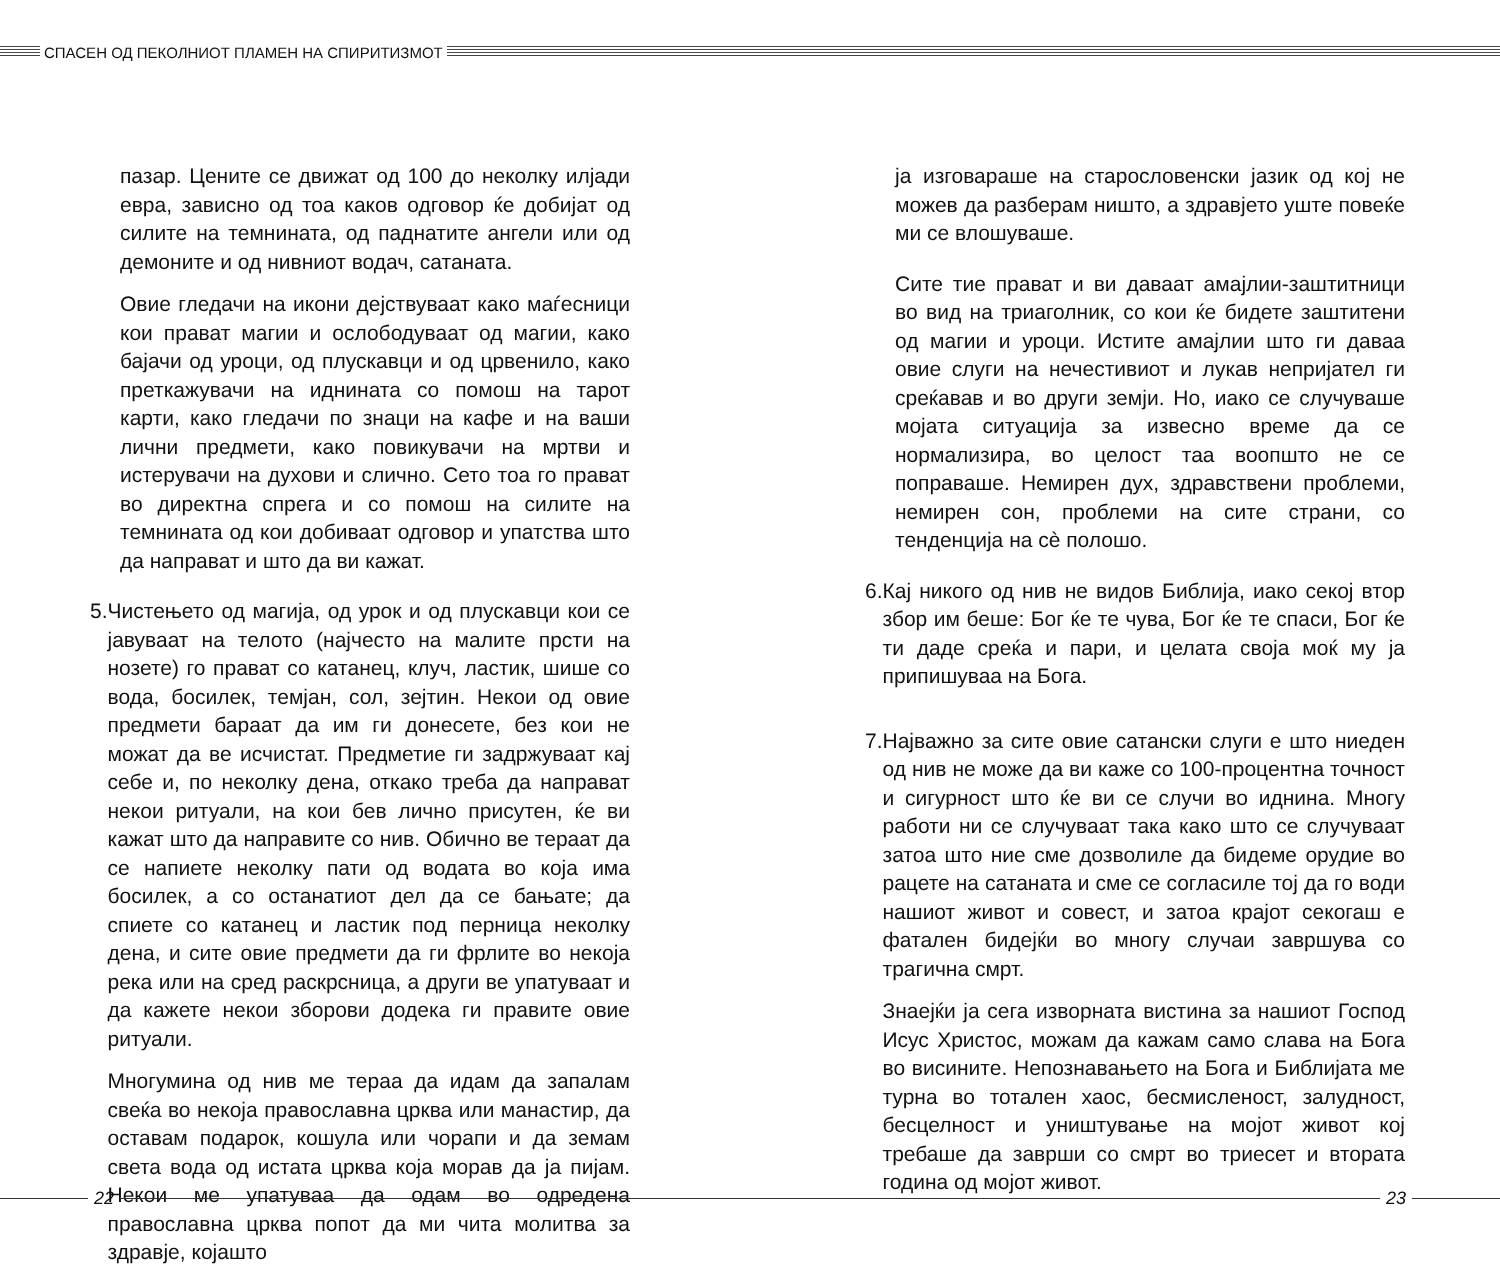СПАСЕН ОД ПЕКОЛНИОТ ПЛАМЕН НА СПИРИТИЗМОТ
пазар. Цените се движат од 100 до неколку илјади евра, зависно од тоа каков одговор ќе добијат од силите на темнината, од паднатите ангели или од демоните и од нивниот водач, сатаната.
Овие гледачи на икони дејствуваат како маѓесници кои прават магии и ослободуваат од магии, како баjачи од уроци, од плускавци и од црвенило, како преткажувачи на иднината со помош на тарот карти, како гледачи по знаци на кафе и на ваши лични предмети, како повикувачи на мртви и истерувачи на духови и слично. Сето тоа го прават во директна спрега и со помош на силите на темнината од кои добиваат одговор и упатства што да направат и што да ви кажат.
5. Чистењето од магија, од урок и од плускавци кои се јавуваат на телото (најчесто на малите прсти на нозете) го прават со катанец, клуч, ластик, шише со вода, босилек, темјан, сол, зејтин. Некои од овие предмети бараат да им ги донесете, без кои не можат да ве исчистат. Предметие ги задржуваат кај себе и, по неколку дена, откако треба да направат некои ритуали, на кои бев лично присутен, ќе ви кажат што да направите со нив. Обично ве тераат да се напиете неколку пати од водата во која има босилек, а со останатиот дел да се бањате; да спиете со катанец и ластик под перница неколку дена, и сите овие предмети да ги фрлите во некоја река или на сред раскрсница, а други ве упатуваат и да кажете некои зборови додека ги правите овие ритуали.
Многумина од нив ме тераа да идам да запалам свеќа во некоја православна црква или манастир, да оставам подарок, кошула или чорапи и да земам света вода од истата црква која морав да ја пијам. Некои ме упатуваа да одам во одредена православна црква попот да ми чита молитва за здравје, којашто
ја изговараше на старословенски јазик од кој не можев да разберам ништо, а здравјето уште повеќе ми се влошуваше.
Сите тие прават и ви даваат амајлии-заштитници во вид на триаголник, со кои ќе бидете заштитени од магии и уроци. Истите амајлии што ги даваа овие слуги на нечестивиот и лукав непријател ги среќавав и во други земји. Но, иако се случуваше мојата ситуација за извесно време да се нормализира, во целост таа воопшто не се поправаше. Немирен дух, здравствени проблеми, немирен сон, проблеми на сите страни, со тенденција на сè полошо.
6. Кај никого од нив не видов Библија, иако секој втор збор им беше: Бог ќе те чува, Бог ќе те спаси, Бог ќе ти даде среќа и пари, и целата своја моќ му ја припишуваа на Бога.
7. Најважно за сите овие сатански слуги е што ниеден од нив не може да ви каже со 100-процентна точност и сигурност што ќе ви се случи во иднина. Многу работи ни се случуваат така како што се случуваат затоа што ние сме дозволиле да бидеме орудие во рацете на сатаната и сме се согласиле тој да го води нашиот живот и совест, и затоа крајот секогаш е фатален бидејќи во многу случаи завршува со трагична смрт.
Знаејќи ја сега изворната вистина за нашиот Господ Исус Христос, можам да кажам само слава на Бога во висините. Непознавањето на Бога и Библијата ме турна во тотален хаос, бесмисленост, залудност, бесцелност и уништување на мојот живот кој требаше да заврши со смрт во триесет и втората година од мојот живот.
22 23